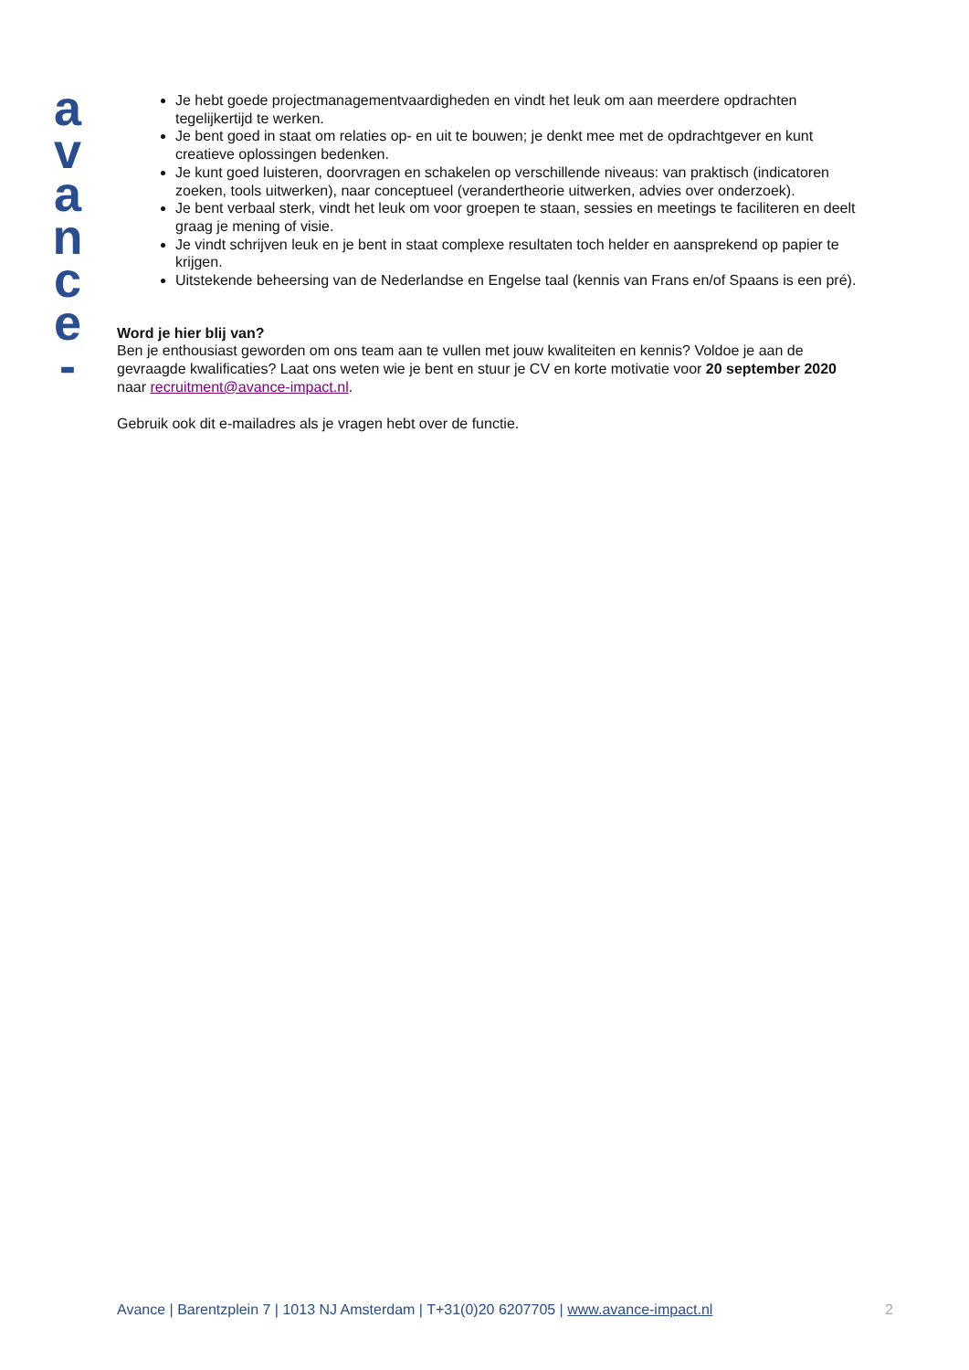a
v
a
n
c
e
-
Je hebt goede projectmanagementvaardigheden en vindt het leuk om aan meerdere opdrachten tegelijkertijd te werken.
Je bent goed in staat om relaties op- en uit te bouwen; je denkt mee met de opdrachtgever en kunt creatieve oplossingen bedenken.
Je kunt goed luisteren, doorvragen en schakelen op verschillende niveaus: van praktisch (indicatoren zoeken, tools uitwerken), naar conceptueel (verandertheorie uitwerken, advies over onderzoek).
Je bent verbaal sterk, vindt het leuk om voor groepen te staan, sessies en meetings te faciliteren en deelt graag je mening of visie.
Je vindt schrijven leuk en je bent in staat complexe resultaten toch helder en aansprekend op papier te krijgen.
Uitstekende beheersing van de Nederlandse en Engelse taal (kennis van Frans en/of Spaans is een pré).
Word je hier blij van?
Ben je enthousiast geworden om ons team aan te vullen met jouw kwaliteiten en kennis? Voldoe je aan de gevraagde kwalificaties? Laat ons weten wie je bent en stuur je CV en korte motivatie voor 20 september 2020 naar recruitment@avance-impact.nl.
Gebruik ook dit e-mailadres als je vragen hebt over de functie.
Avance | Barentzplein 7 | 1013 NJ Amsterdam | T+31(0)20 6207705 | www.avance-impact.nl 2